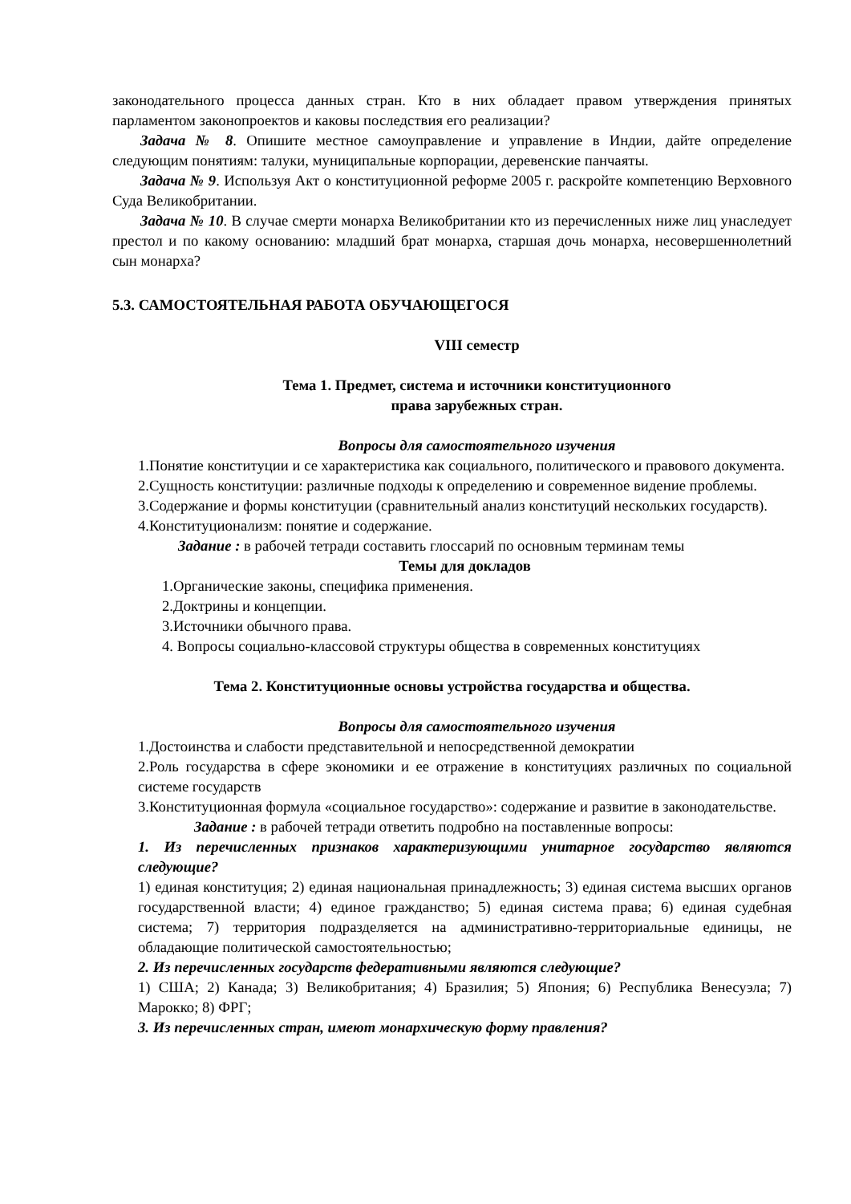законодательного процесса данных стран. Кто в них обладает правом утверждения принятых парламентом законопроектов и каковы последствия его реализации?
Задача № 8. Опишите местное самоуправление и управление в Индии, дайте определение следующим понятиям: талуки, муниципальные корпорации, деревенские панчаяты.
Задача № 9. Используя Акт о конституционной реформе 2005 г. раскройте компетенцию Верховного Суда Великобритании.
Задача № 10. В случае смерти монарха Великобритании кто из перечисленных ниже лиц унаследует престол и по какому основанию: младший брат монарха, старшая дочь монарха, несовершеннолетний сын монарха?
5.3. САМОСТОЯТЕЛЬНАЯ РАБОТА ОБУЧАЮЩЕГОСЯ
VIII семестр
Тема 1. Предмет, система и источники конституционного
права зарубежных стран.
Вопросы для самостоятельного изучения
1.Понятие конституции и се характеристика как социального, политического и правового документа.
2.Сущность конституции: различные подходы к определению и современное видение проблемы.
3.Содержание и формы конституции (сравнительный анализ конституций нескольких государств).
4.Конституционализм: понятие и содержание.
Задание : в рабочей тетради составить глоссарий по основным терминам темы
Темы для докладов
1.Органические законы, специфика применения.
2.Доктрины и концепции.
3.Источники обычного права.
4. Вопросы социально-классовой структуры общества в современных конституциях
Тема 2. Конституционные основы устройства государства и общества.
Вопросы для самостоятельного изучения
1.Достоинства и слабости представительной и непосредственной демократии
2.Роль государства в сфере экономики и ее отражение в конституциях различных по социальной системе государств
3.Конституционная формула «социальное государство»: содержание и развитие в законодательстве.
Задание : в рабочей тетради ответить подробно на поставленные вопросы:
1. Из перечисленных признаков характеризующими унитарное государство являются следующие?
1) единая конституция; 2) единая национальная принадлежность; 3) единая система высших органов государственной власти; 4) единое гражданство; 5) единая система права; 6) единая судебная система; 7) территория подразделяется на административно-территориальные единицы, не обладающие политической самостоятельностью;
2. Из перечисленных государств федеративными являются следующие?
1) США; 2) Канада; 3) Великобритания; 4) Бразилия; 5) Япония; 6) Республика Венесуэла; 7) Марокко; 8) ФРГ;
3. Из перечисленных стран, имеют монархическую форму правления?